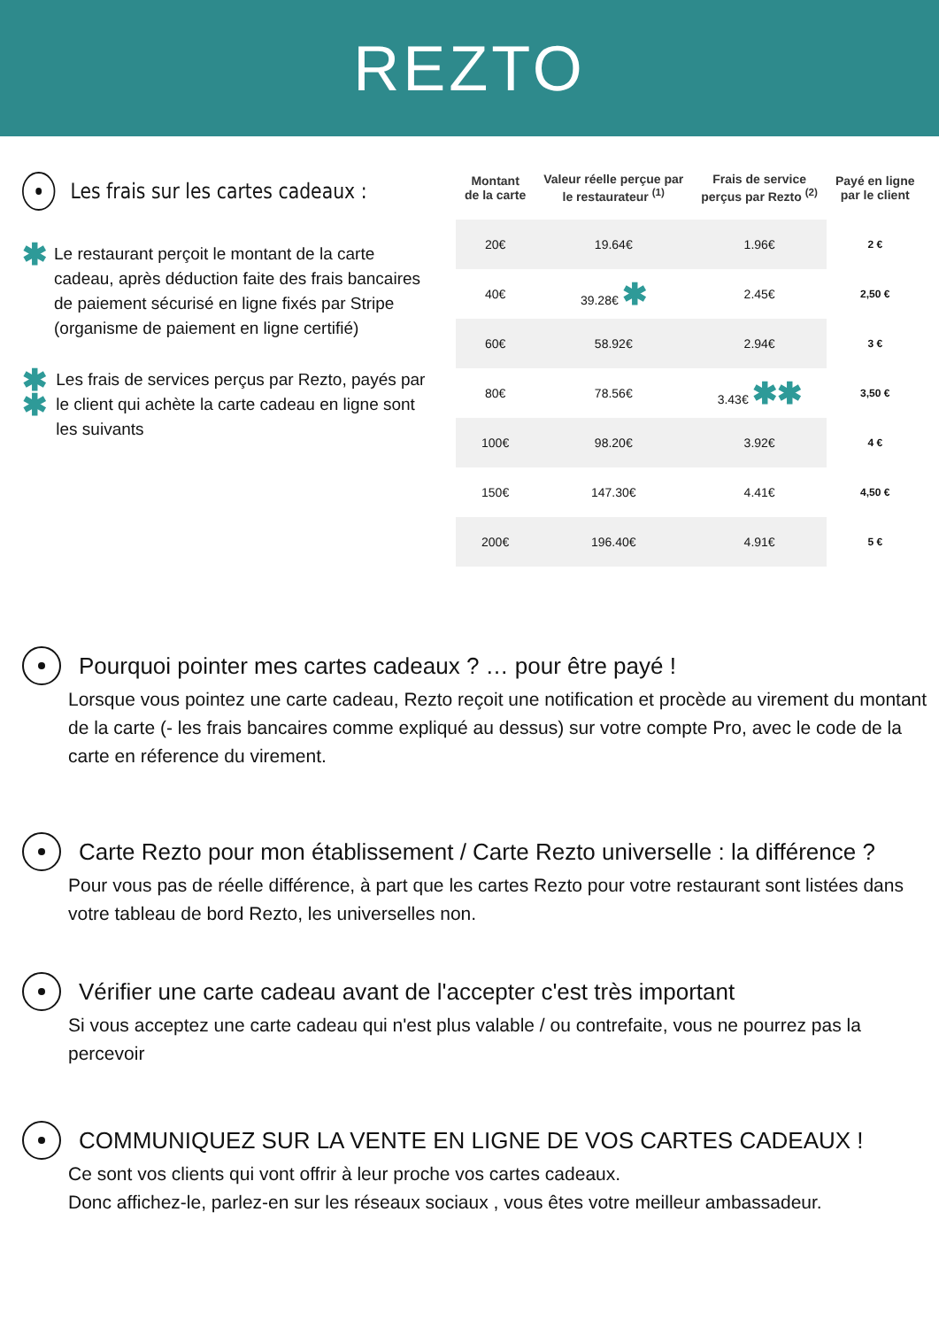REZTO
Les frais sur les cartes cadeaux :
✱
Le restaurant perçoit le montant de la carte cadeau, après déduction faite des frais bancaires de paiement sécurisé en ligne fixés par Stripe (organisme de paiement en ligne certifié)
✱ ✱
Les frais de services perçus par Rezto, payés par le client qui achète la carte cadeau en ligne sont les suivants
| Montant de la carte | Valeur réelle perçue par le restaurateur <sup>(1)</sup> | Frais de service perçus par Rezto <sup>(2)</sup> | Payé en ligne par le client |
| --- | --- | --- | --- |
| 20€ | 19.64€ | 1.96€ | 2 € |
| 40€ | 39.28€ ✱ | 2.45€ | 2,50 € |
| 60€ | 58.92€ | 2.94€ | 3 € |
| 80€ | 78.56€ | 3.43€ ✱✱ | 3,50 € |
| 100€ | 98.20€ | 3.92€ | 4 € |
| 150€ | 147.30€ | 4.41€ | 4,50 € |
| 200€ | 196.40€ | 4.91€ | 5 € |
Pourquoi pointer mes cartes cadeaux ? … pour être payé !
Lorsque vous pointez une carte cadeau, Rezto reçoit une notification et procède au virement du montant de la carte (- les frais bancaires comme expliqué au dessus) sur votre compte Pro, avec le code de la carte en réference du virement.
Carte Rezto pour mon établissement / Carte Rezto universelle : la différence ?
Pour vous pas de réelle différence, à part que les cartes Rezto pour votre restaurant sont listées dans votre tableau de bord Rezto, les universelles non.
Vérifier une carte cadeau avant de l'accepter c'est très important
Si vous acceptez une carte cadeau qui n'est plus valable / ou contrefaite, vous ne pourrez pas la percevoir
COMMUNIQUEZ SUR LA VENTE EN LIGNE DE VOS CARTES CADEAUX !
Ce sont vos clients qui vont offrir à leur proche vos cartes cadeaux.
Donc affichez-le, parlez-en sur les réseaux sociaux , vous êtes votre meilleur ambassadeur.